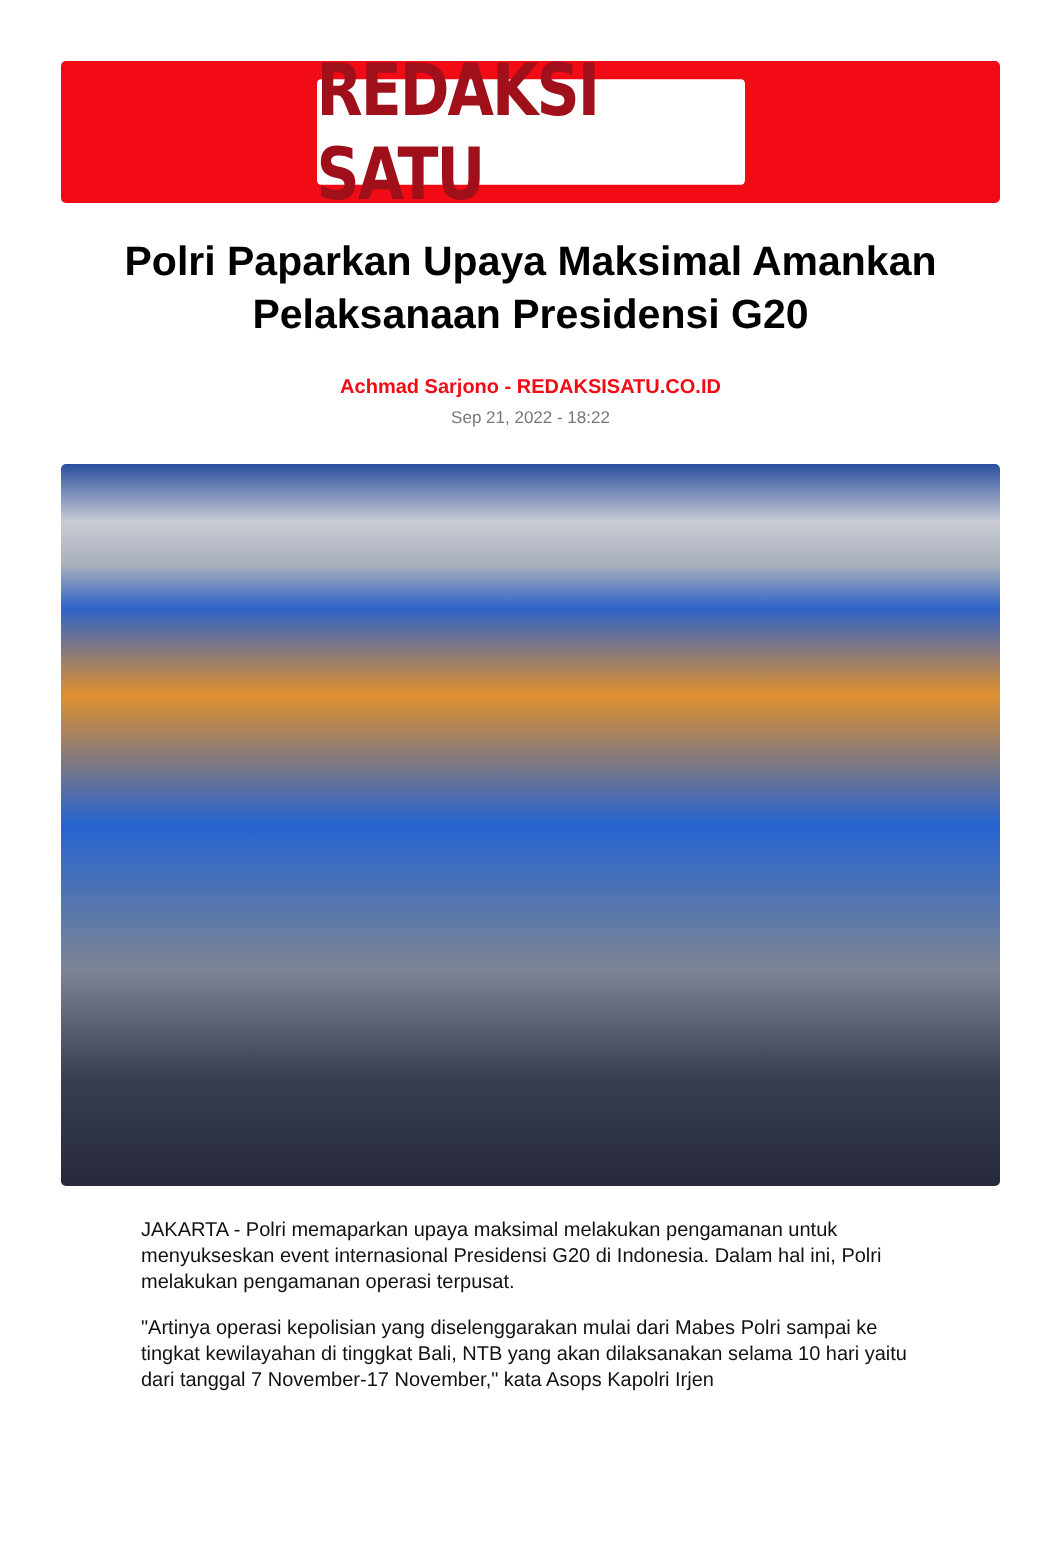REDAKSI SATU
Polri Paparkan Upaya Maksimal Amankan Pelaksanaan Presidensi G20
Achmad Sarjono - REDAKSISATU.CO.ID
Sep 21, 2022 - 18:22
JAKARTA - Polri memaparkan upaya maksimal melakukan pengamanan untuk menyukseskan event internasional Presidensi G20 di Indonesia. Dalam hal ini, Polri melakukan pengamanan operasi terpusat.
"Artinya operasi kepolisian yang diselenggarakan mulai dari Mabes Polri sampai ke tingkat kewilayahan di tinggkat Bali, NTB yang akan dilaksanakan selama 10 hari yaitu dari tanggal 7 November-17 November," kata Asops Kapolri Irjen